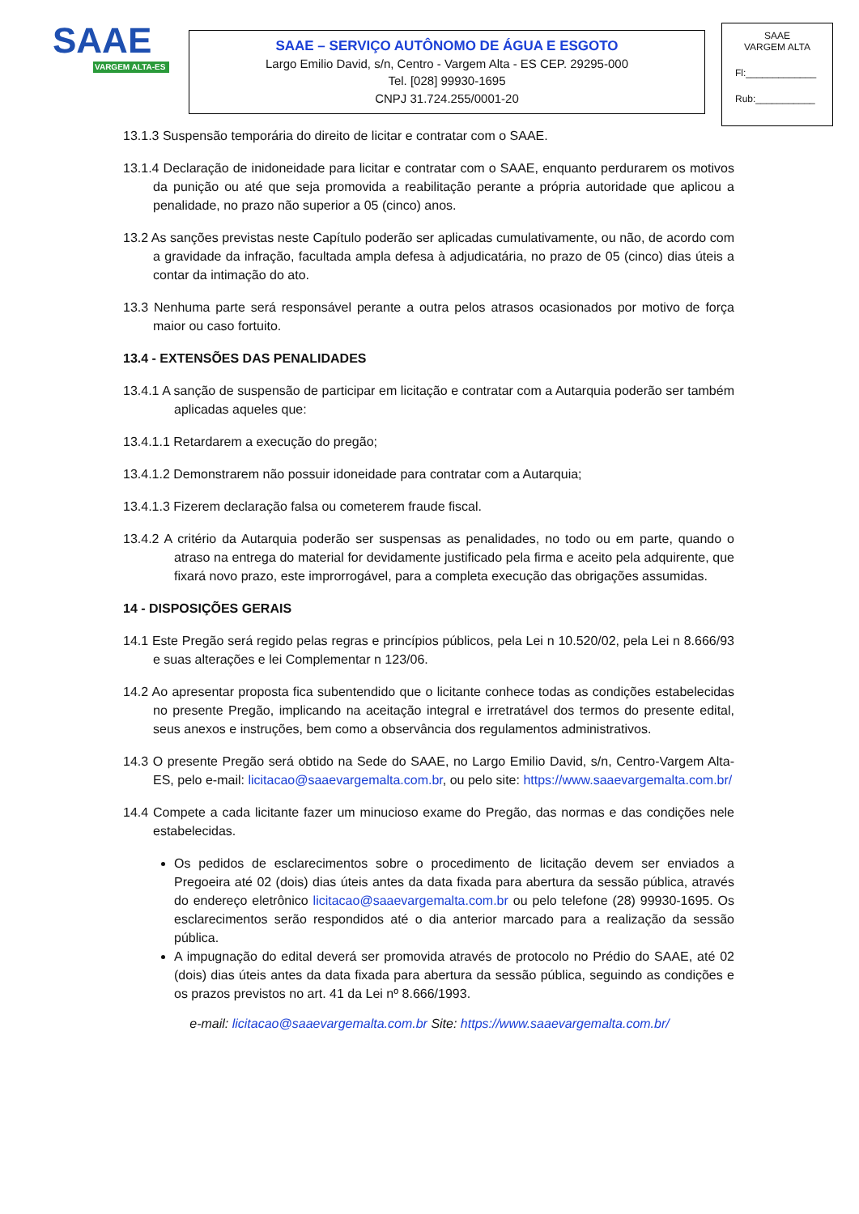SAAE
VARGEM ALTA-ES
SAAE – SERVIÇO AUTÔNOMO DE ÁGUA E ESGOTO
Largo Emilio David, s/n, Centro - Vargem Alta - ES CEP. 29295-000
Tel. [028] 99930-1695
CNPJ 31.724.255/0001-20
SAAE
VARGEM ALTA
Fl:_____________
Rub:___________
13.1.3 Suspensão temporária do direito de licitar e contratar com o SAAE.
13.1.4 Declaração de inidoneidade para licitar e contratar com o SAAE, enquanto perdurarem os motivos da punição ou até que seja promovida a reabilitação perante a própria autoridade que aplicou a penalidade, no prazo não superior a 05 (cinco) anos.
13.2 As sanções previstas neste Capítulo poderão ser aplicadas cumulativamente, ou não, de acordo com a gravidade da infração, facultada ampla defesa à adjudicatária, no prazo de 05 (cinco) dias úteis a contar da intimação do ato.
13.3 Nenhuma parte será responsável perante a outra pelos atrasos ocasionados por motivo de força maior ou caso fortuito.
13.4 - EXTENSÕES DAS PENALIDADES
13.4.1 A sanção de suspensão de participar em licitação e contratar com a Autarquia poderão ser também aplicadas aqueles que:
13.4.1.1 Retardarem a execução do pregão;
13.4.1.2 Demonstrarem não possuir idoneidade para contratar com a Autarquia;
13.4.1.3 Fizerem declaração falsa ou cometerem fraude fiscal.
13.4.2 A critério da Autarquia poderão ser suspensas as penalidades, no todo ou em parte, quando o atraso na entrega do material for devidamente justificado pela firma e aceito pela adquirente, que fixará novo prazo, este improrrogável, para a completa execução das obrigações assumidas.
14 - DISPOSIÇÕES GERAIS
14.1 Este Pregão será regido pelas regras e princípios públicos, pela Lei n 10.520/02, pela Lei n 8.666/93 e suas alterações e lei Complementar n 123/06.
14.2 Ao apresentar proposta fica subentendido que o licitante conhece todas as condições estabelecidas no presente Pregão, implicando na aceitação integral e irretratável dos termos do presente edital, seus anexos e instruções, bem como a observância dos regulamentos administrativos.
14.3 O presente Pregão será obtido na Sede do SAAE, no Largo Emilio David, s/n, Centro-Vargem Alta-ES, pelo e-mail: licitacao@saaevargemalta.com.br, ou pelo site: https://www.saaevargemalta.com.br/
14.4 Compete a cada licitante fazer um minucioso exame do Pregão, das normas e das condições nele estabelecidas.
Os pedidos de esclarecimentos sobre o procedimento de licitação devem ser enviados a Pregoeira até 02 (dois) dias úteis antes da data fixada para abertura da sessão pública, através do endereço eletrônico licitacao@saaevargemalta.com.br ou pelo telefone (28) 99930-1695. Os esclarecimentos serão respondidos até o dia anterior marcado para a realização da sessão pública.
A impugnação do edital deverá ser promovida através de protocolo no Prédio do SAAE, até 02 (dois) dias úteis antes da data fixada para abertura da sessão pública, seguindo as condições e os prazos previstos no art. 41 da Lei nº 8.666/1993.
e-mail: licitacao@saaevargemalta.com.br Site: https://www.saaevargemalta.com.br/